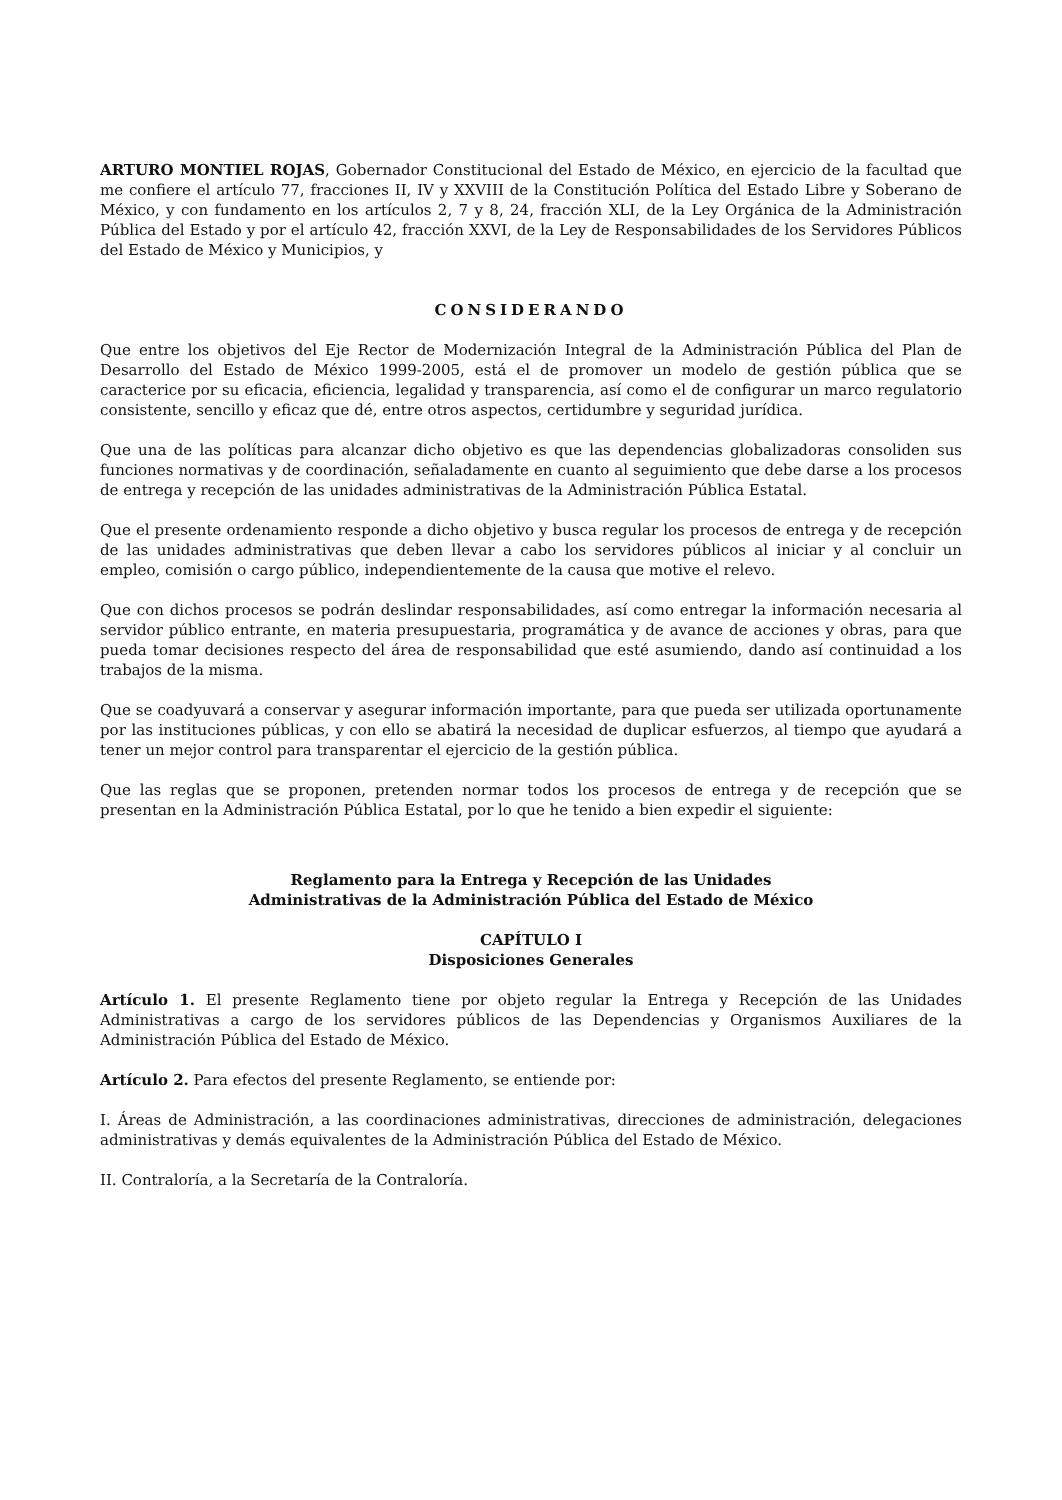ARTURO MONTIEL ROJAS, Gobernador Constitucional del Estado de México, en ejercicio de la facultad que me confiere el artículo 77, fracciones II, IV y XXVIII de la Constitución Política del Estado Libre y Soberano de México, y con fundamento en los artículos 2, 7 y 8, 24, fracción XLI, de la Ley Orgánica de la Administración Pública del Estado y por el artículo 42, fracción XXVI, de la Ley de Responsabilidades de los Servidores Públicos del Estado de México y Municipios, y
CONSIDERANDO
Que entre los objetivos del Eje Rector de Modernización Integral de la Administración Pública del Plan de Desarrollo del Estado de México 1999-2005, está el de promover un modelo de gestión pública que se caracterice por su eficacia, eficiencia, legalidad y transparencia, así como el de configurar un marco regulatorio consistente, sencillo y eficaz que dé, entre otros aspectos, certidumbre y seguridad jurídica.
Que una de las políticas para alcanzar dicho objetivo es que las dependencias globalizadoras consoliden sus funciones normativas y de coordinación, señaladamente en cuanto al seguimiento que debe darse a los procesos de entrega y recepción de las unidades administrativas de la Administración Pública Estatal.
Que el presente ordenamiento responde a dicho objetivo y busca regular los procesos de entrega y de recepción de las unidades administrativas que deben llevar a cabo los servidores públicos al iniciar y al concluir un empleo, comisión o cargo público, independientemente de la causa que motive el relevo.
Que con dichos procesos se podrán deslindar responsabilidades, así como entregar la información necesaria al servidor público entrante, en materia presupuestaria, programática y de avance de acciones y obras, para que pueda tomar decisiones respecto del área de responsabilidad que esté asumiendo, dando así continuidad a los trabajos de la misma.
Que se coadyuvará a conservar y asegurar información importante, para que pueda ser utilizada oportunamente por las instituciones públicas, y con ello se abatirá la necesidad de duplicar esfuerzos, al tiempo que ayudará a tener un mejor control para transparentar el ejercicio de la gestión pública.
Que las reglas que se proponen, pretenden normar todos los procesos de entrega y de recepción que se presentan en la Administración Pública Estatal, por lo que he tenido a bien expedir el siguiente:
Reglamento para la Entrega y Recepción de las Unidades
Administrativas de la Administración Pública del Estado de México
CAPÍTULO I
Disposiciones Generales
Artículo 1. El presente Reglamento tiene por objeto regular la Entrega y Recepción de las Unidades Administrativas a cargo de los servidores públicos de las Dependencias y Organismos Auxiliares de la Administración Pública del Estado de México.
Artículo 2. Para efectos del presente Reglamento, se entiende por:
I. Áreas de Administración, a las coordinaciones administrativas, direcciones de administración, delegaciones administrativas y demás equivalentes de la Administración Pública del Estado de México.
II. Contraloría, a la Secretaría de la Contraloría.